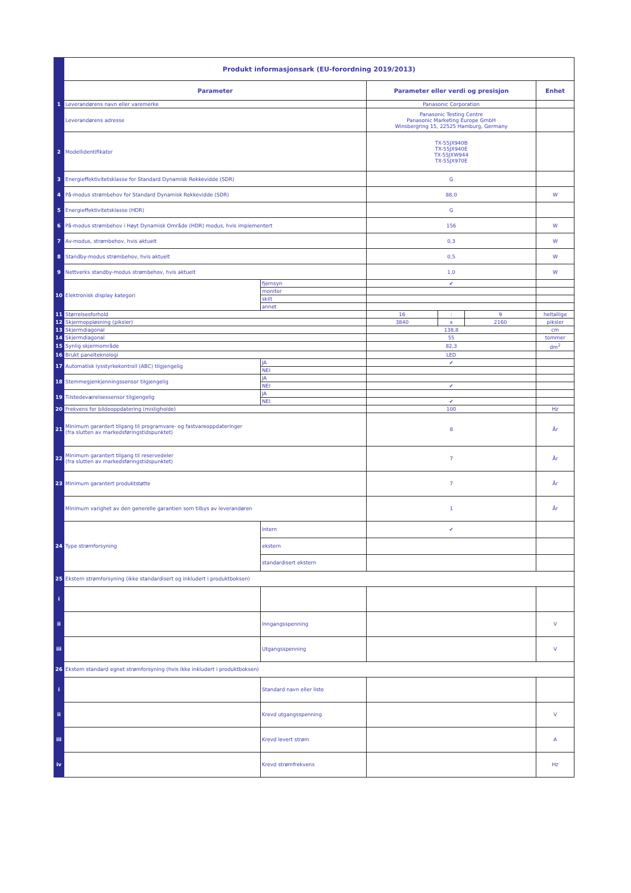| | Produkt informasjonsark (EU-forordning 2019/2013) | | | | | |
| | Parameter | | Parameter eller verdi og presisjon | | | Enhet |
| 1 | Leverandørens navn eller varemerke | | Panasonic Corporation | | | |
| | Leverandørens adresse | | Panasonic Testing Centre Panasonic Marketing Europe GmbH Winsbergring 15, 22525 Hamburg, Germany | | | |
| 2 | Modellidentifikator | | TX-55JX940B TX-55JX940E TX-55JXW944 TX-55JX970E | | | |
| 3 | Energieffektivitetsklasse for Standard Dynamisk Rekkevidde (SDR) | | G | | | |
| 4 | På-modus strømbehov for Standard Dynamisk Rekkevidde (SDR) | | 88,0 | | | W |
| 5 | Energieffektivitetsklasse (HDR) | | G | | | |
| 6 | På-modus strømbehov i Høyt Dynamisk Område (HDR) modus, hvis implementert | | 156 | | | W |
| 7 | Av-modus, strømbehov, hvis aktuelt | | 0,3 | | | W |
| 8 | Standby-modus strømbehov, hvis aktuelt | | 0,5 | | | W |
| 9 | Nettverks standby-modus strømbehov, hvis aktuelt | | 1,0 | | | W |
| 10 | Elektronisk display kategori | fjernsyn | ✔ | | | |
| | | monitor | | | | |
| | | skilt | | | | |
| | | annet | | | | |
| 11 | Størrelsesforhold | | 16 | : | 9 | heltallige |
| 12 | Skjermoppløsning (piksler) | | 3840 | x | 2160 | piksler |
| 13 | Skjermdiagonal | | 138,8 | | | cm |
| 14 | Skjermdiagonal | | 55 | | | tommer |
| 15 | Synlig skjermområde | | 82,3 | | | dm<sup>2</sup> |
| 16 | Brukt panelteknologi | | LED | | | |
| 17 | Automatisk lysstyrkekontroll (ABC) tilgjengelig | JA | ✔ | | | |
| | | NEI | | | | |
| 18 | Stemmegjenkjenningssensor tilgjengelig | JA | | | | |
| | | NEI | ✔ | | | |
| 19 | Tilstedeværelsessensor tilgjengelig | JA | | | | |
| | | NEI | ✔ | | | |
| 20 | Frekvens for bildeoppdatering (misligholde) | | 100 | | | Hz |
| 21 | Minimum garantert tilgang til programvare- og fastvareoppdateringer (fra slutten av markedsføringstidspunktet) | | 8 | | | År |
| 22 | Minimum garantert tilgang til reservedeler (fra slutten av markedsføringstidspunktet) | | 7 | | | År |
| 23 | Minimum garantert produktstøtte | | 7 | | | År |
| | Minimum varighet av den generelle garantien som tilbys av leverandøren | | 1 | | | År |
| 24 | Type strømforsyning | Intern | ✔ | | | |
| | | ekstern | | | | |
| | | standardisert ekstern | | | | |
| 25 | Ekstern strømforsyning (ikke standardisert og inkludert i produktboksen) | | | | | |
| i | | | | | | |
| ii | | Inngangsspenning | | | | V |
| iii | | Utgangsspenning | | | | V |
| 26 | Ekstern standard egnet strømforsyning (hvis ikke inkludert i produktboksen) | | | | | |
| i | | Standard navn eller liste | | | | |
| ii | | Krevd utgangsspenning | | | | V |
| iii | | Krevd levert strøm | | | | A |
| iv | | Krevd strømfrekvens | | | | Hz |